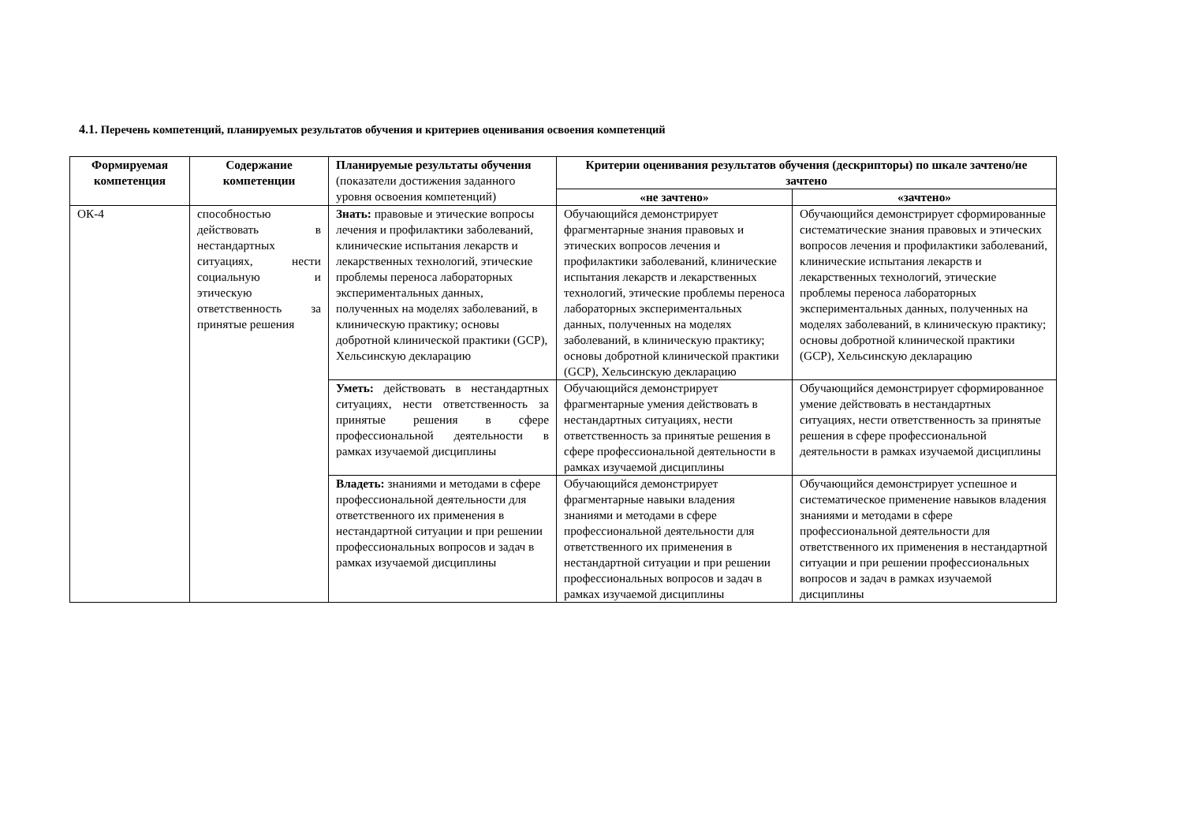4.1. Перечень компетенций, планируемых результатов обучения и критериев оценивания освоения компетенций
| Формируемая компетенция | Содержание компетенции | Планируемые результаты обучения (показатели достижения заданного уровня освоения компетенций) | Критерии оценивания результатов обучения (дескрипторы) по шкале зачтено/не зачтено | |
| --- | --- | --- | --- | --- |
| | | | «не зачтено» | «зачтено» |
| ОК-4 | способностью действовать в нестандартных ситуациях, нести социальную и этическую ответственность за принятые решения | Знать: правовые и этические вопросы лечения и профилактики заболеваний, клинические испытания лекарств и лекарственных технологий, этические проблемы переноса лабораторных экспериментальных данных, полученных на моделях заболеваний, в клиническую практику; основы добротной клинической практики (GCP), Хельсинскую декларацию | Обучающийся демонстрирует фрагментарные знания правовых и этических вопросов лечения и профилактики заболеваний, клинические испытания лекарств и лекарственных технологий, этические проблемы переноса лабораторных экспериментальных данных, полученных на моделях заболеваний, в клиническую практику; основы добротной клинической практики (GCP), Хельсинскую декларацию | Обучающийся демонстрирует сформированные систематические знания правовых и этических вопросов лечения и профилактики заболеваний, клинические испытания лекарств и лекарственных технологий, этические проблемы переноса лабораторных экспериментальных данных, полученных на моделях заболеваний, в клиническую практику; основы добротной клинической практики (GCP), Хельсинскую декларацию |
| | | Уметь: действовать в нестандартных ситуациях, нести ответственность за принятые решения в сфере профессиональной деятельности в рамках изучаемой дисциплины | Обучающийся демонстрирует фрагментарные умения действовать в нестандартных ситуациях, нести ответственность за принятые решения в сфере профессиональной деятельности в рамках изучаемой дисциплины | Обучающийся демонстрирует сформированное умение действовать в нестандартных ситуациях, нести ответственность за принятые решения в сфере профессиональной деятельности в рамках изучаемой дисциплины |
| | | Владеть: знаниями и методами в сфере профессиональной деятельности для ответственного их применения в нестандартной ситуации и при решении профессиональных вопросов и задач в рамках изучаемой дисциплины | Обучающийся демонстрирует фрагментарные навыки владения знаниями и методами в сфере профессиональной деятельности для ответственного их применения в нестандартной ситуации и при решении профессиональных вопросов и задач в рамках изучаемой дисциплины | Обучающийся демонстрирует успешное и систематическое применение навыков владения знаниями и методами в сфере профессиональной деятельности для ответственного их применения в нестандартной ситуации и при решении профессиональных вопросов и задач в рамках изучаемой дисциплины |